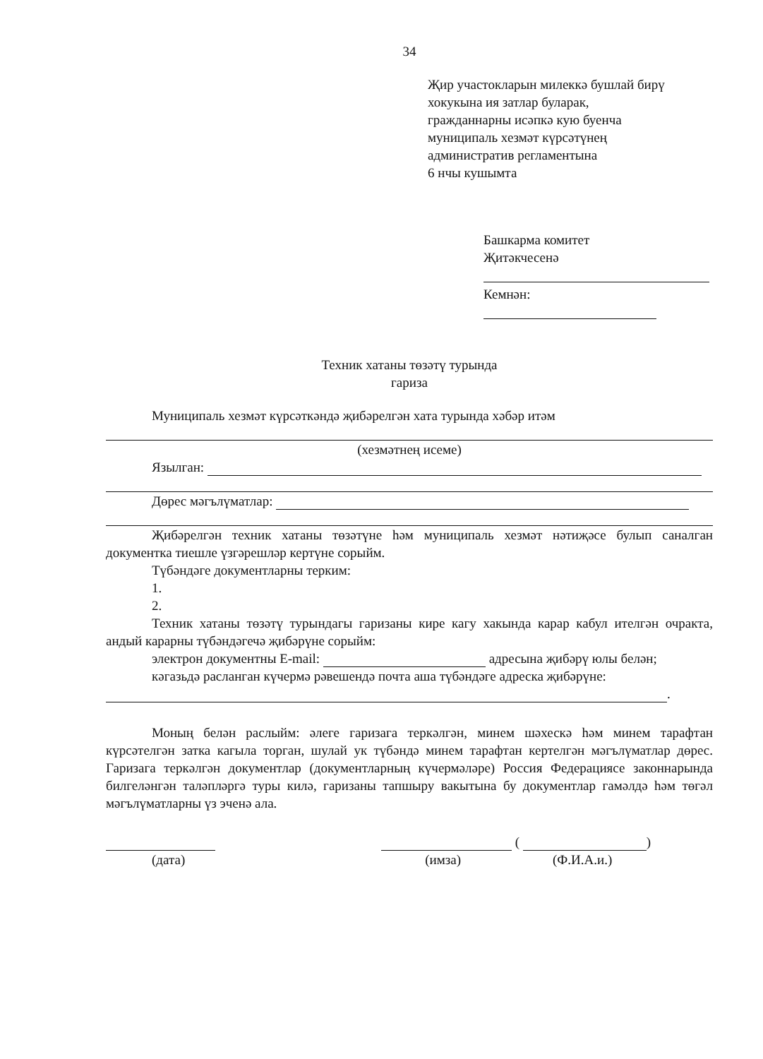34
Җир участокларын милеккә бушлай бирү
хокукына ия затлар буларак,
гражданнарны исәпкә кую буенча
муниципаль хезмәт күрсәтүнең
административ регламентына
6 нчы кушымта
Башкарма комитет
Җитәкчесенә
Кемнән:
Техник хатаны төзәтү турында
гариза
Муниципаль хезмәт күрсәткәндә җибәрелгән хата турында хәбәр итәм
(хезмәтнең исеме)
Язылган:
Дөрес мәгълүматлар:
Җибәрелгән техник хатаны төзәтүне һәм муниципаль хезмәт нәтиҗәсе булып саналган документка тиешле үзгәрешләр кертүне сорыйм.
Түбәндәге документларны терким:
1.
2.
Техник хатаны төзәтү турындагы гаризаны кире кагу хакында карар кабул ителгән очракта, андый карарны түбәндәгечә җибәрүне сорыйм:
электрон документны E-mail: адресына җибәрү юлы белән;
кәгазьдә расланган күчермә рәвешендә почта аша түбәндәге адреска җибәрүне:
.
Моның белән раслыйм: әлеге гаризага теркәлгән, минем шәхескә һәм минем тарафтан күрсәтелгән затка кагыла торган, шулай ук түбәндә минем тарафтан кертелгән мәгълүматлар дөрес. Гаризага теркәлгән документлар (документларның күчермәләре) Россия Федерациясе законнарында билгеләнгән таләпләргә туры килә, гаризаны тапшыру вакытына бу документлар гамәлдә һәм төгәл мәгълүматларны үз эченә ала.
( )
(дата) (имза) (Ф.И.А.и.)